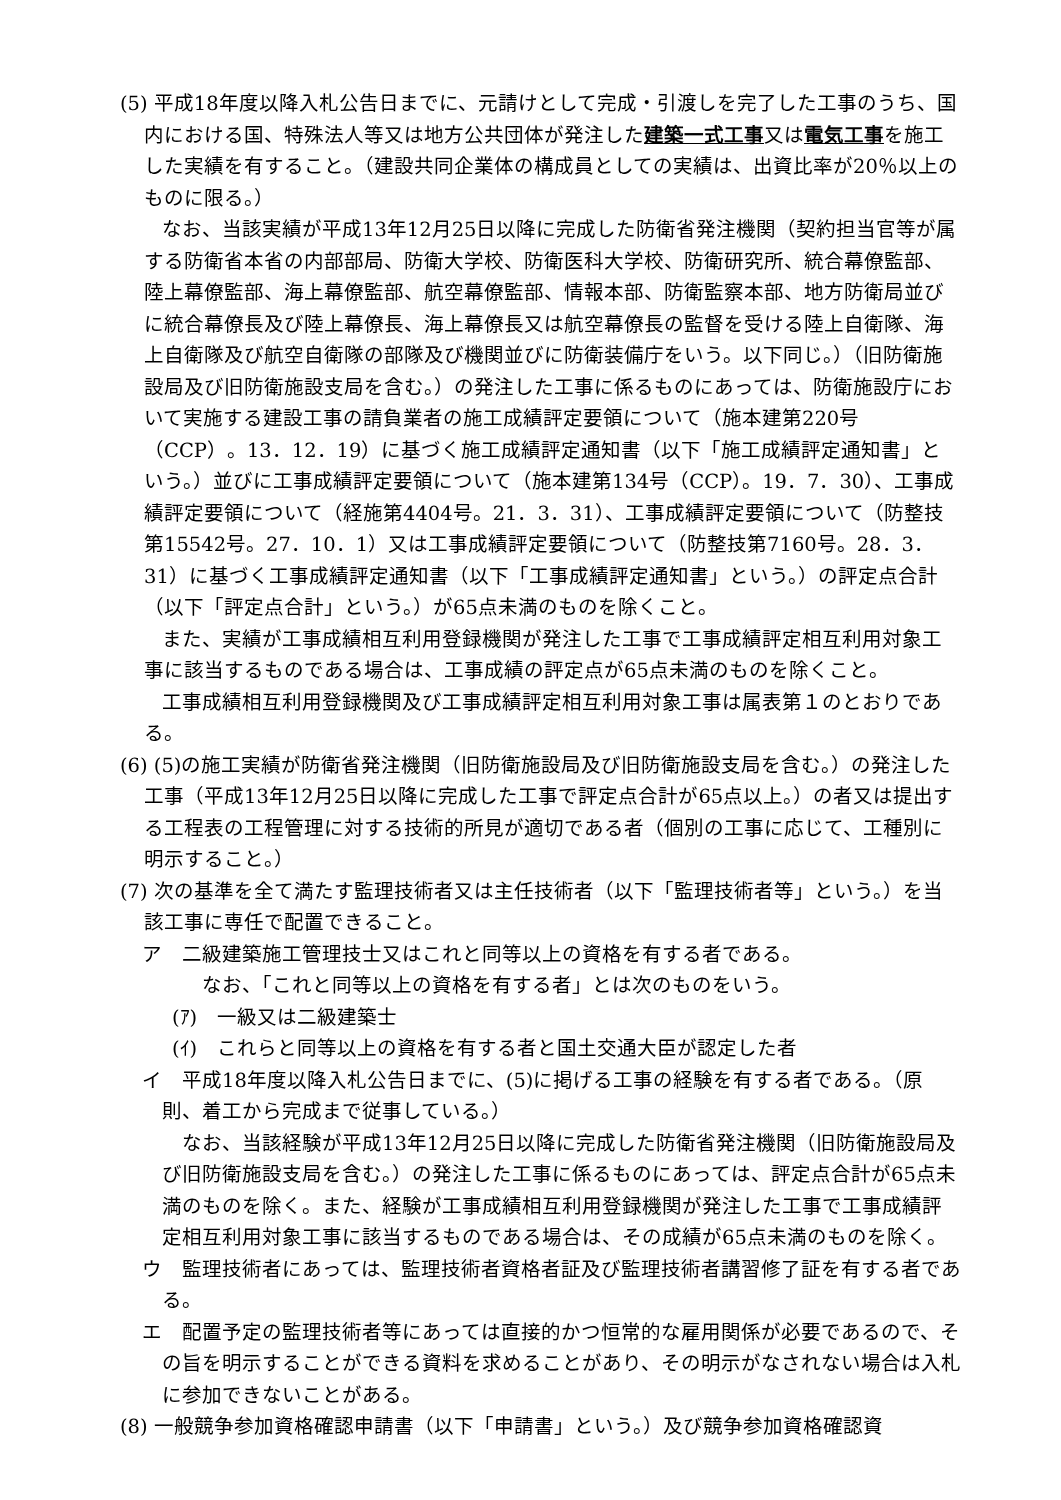(5) 平成18年度以降入札公告日までに、元請けとして完成・引渡しを完了した工事のうち、国内における国、特殊法人等又は地方公共団体が発注した建築一式工事又は電気工事を施工した実績を有すること。（建設共同企業体の構成員としての実績は、出資比率が20％以上のものに限る。）
なお、当該実績が平成13年12月25日以降に完成した防衛省発注機関（契約担当官等が属する防衛省本省の内部部局、防衛大学校、防衛医科大学校、防衛研究所、統合幕僚監部、陸上幕僚監部、海上幕僚監部、航空幕僚監部、情報本部、防衛監察本部、地方防衛局並びに統合幕僚長及び陸上幕僚長、海上幕僚長又は航空幕僚長の監督を受ける陸上自衛隊、海上自衛隊及び航空自衛隊の部隊及び機関並びに防衛装備庁をいう。以下同じ。）（旧防衛施設局及び旧防衛施設支局を含む。）の発注した工事に係るものにあっては、防衛施設庁において実施する建設工事の請負業者の施工成績評定要領について（施本建第220号（CCP）。13．12．19）に基づく施工成績評定通知書（以下「施工成績評定通知書」という。）並びに工事成績評定要領について（施本建第134号（CCP）。19．7．30）、工事成績評定要領について（経施第4404号。21．3．31）、工事成績評定要領について（防整技第15542号。27．10．1）又は工事成績評定要領について（防整技第7160号。28．3．31）に基づく工事成績評定通知書（以下「工事成績評定通知書」という。）の評定点合計（以下「評定点合計」という。）が65点未満のものを除くこと。
また、実績が工事成績相互利用登録機関が発注した工事で工事成績評定相互利用対象工事に該当するものである場合は、工事成績の評定点が65点未満のものを除くこと。
工事成績相互利用登録機関及び工事成績評定相互利用対象工事は属表第１のとおりである。
(6) (5)の施工実績が防衛省発注機関（旧防衛施設局及び旧防衛施設支局を含む。）の発注した工事（平成13年12月25日以降に完成した工事で評定点合計が65点以上。）の者又は提出する工程表の工程管理に対する技術的所見が適切である者（個別の工事に応じて、工種別に明示すること。）
(7) 次の基準を全て満たす監理技術者又は主任技術者（以下「監理技術者等」という。）を当該工事に専任で配置できること。
ア　二級建築施工管理技士又はこれと同等以上の資格を有する者である。
　なお、「これと同等以上の資格を有する者」とは次のものをいう。
(ｱ)　一級又は二級建築士
(ｲ)　これらと同等以上の資格を有する者と国土交通大臣が認定した者
イ　平成18年度以降入札公告日までに、(5)に掲げる工事の経験を有する者である。（原則、着工から完成まで従事している。）
なお、当該経験が平成13年12月25日以降に完成した防衛省発注機関（旧防衛施設局及び旧防衛施設支局を含む。）の発注した工事に係るものにあっては、評定点合計が65点未満のものを除く。また、経験が工事成績相互利用登録機関が発注した工事で工事成績評定相互利用対象工事に該当するものである場合は、その成績が65点未満のものを除く。
ウ　監理技術者にあっては、監理技術者資格者証及び監理技術者講習修了証を有する者である。
エ　配置予定の監理技術者等にあっては直接的かつ恒常的な雇用関係が必要であるので、その旨を明示することができる資料を求めることがあり、その明示がなされない場合は入札に参加できないことがある。
(8) 一般競争参加資格確認申請書（以下「申請書」という。）及び競争参加資格確認資